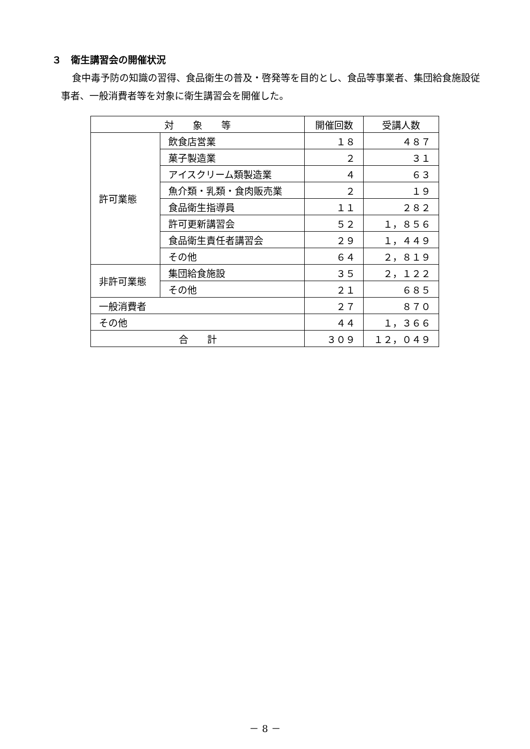３　衛生講習会の開催状況
食中毒予防の知識の習得、食品衛生の普及・啓発等を目的とし、食品等事業者、集団給食施設従事者、一般消費者等を対象に衛生講習会を開催した。
| 対 象 等 | | 開催回数 | 受講人数 |
| --- | --- | --- | --- |
| 許可業態 | 飲食店営業 | １８ | ４８７ |
| | 菓子製造業 | ２ | ３１ |
| | アイスクリーム類製造業 | ４ | ６３ |
| | 魚介類・乳類・食肉販売業 | ２ | １９ |
| | 食品衛生指導員 | １１ | ２８２ |
| | 許可更新講習会 | ５２ | １，８５６ |
| | 食品衛生責任者講習会 | ２９ | １，４４９ |
| | その他 | ６４ | ２，８１９ |
| 非許可業態 | 集団給食施設 | ３５ | ２，１２２ |
| | その他 | ２１ | ６８５ |
| 一般消費者 | | ２７ | ８７０ |
| その他 | | ４４ | １，３６６ |
| 合 計 | | ３０９ | １２，０４９ |
－ 8 －